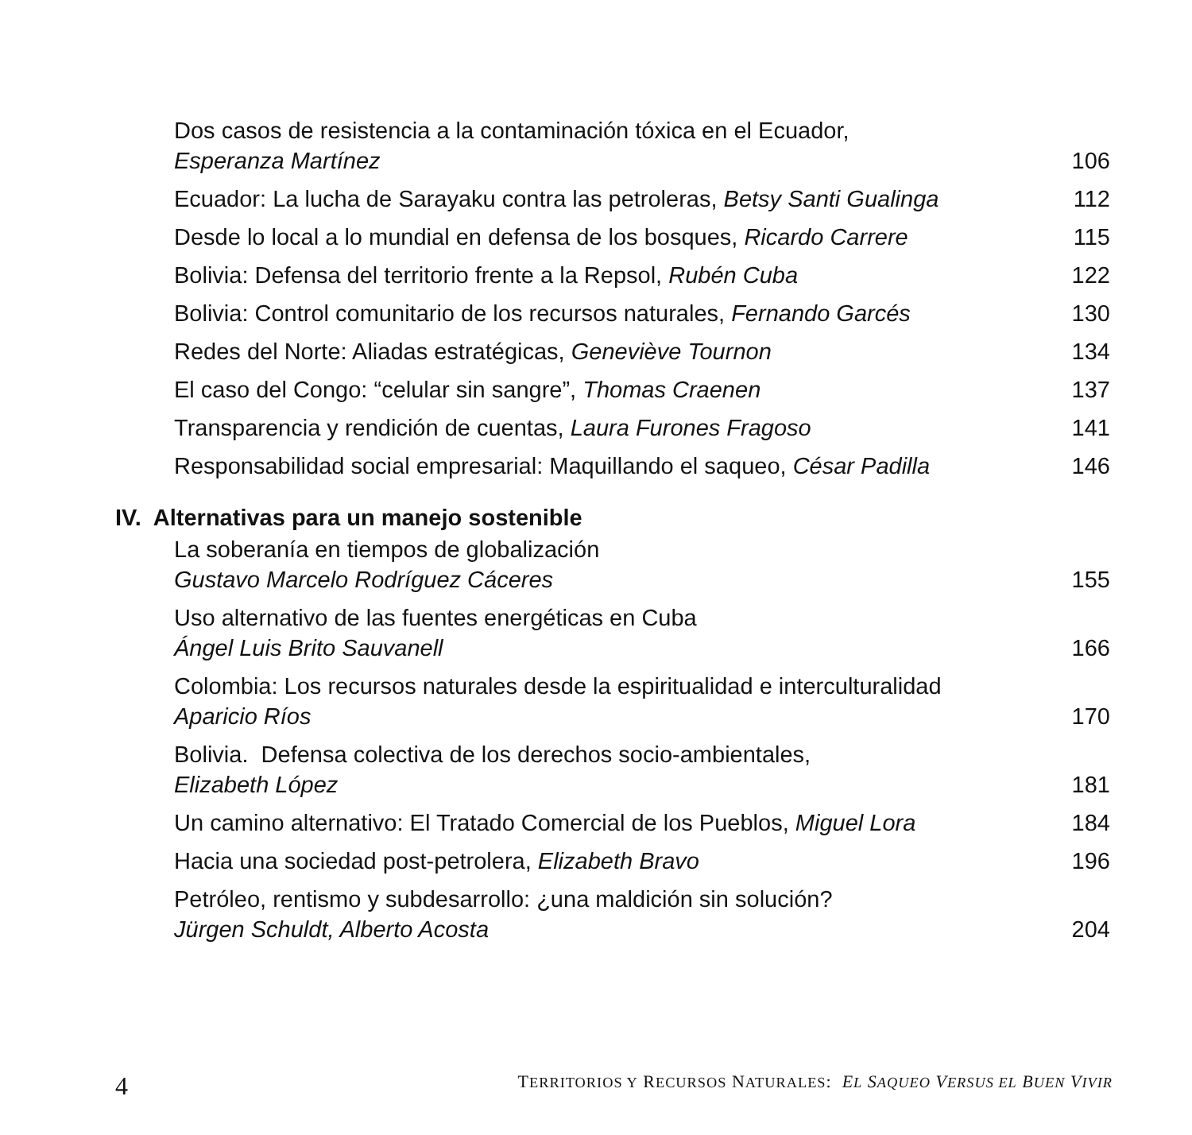Dos casos de resistencia a la contaminación tóxica en el Ecuador,
Esperanza Martínez
106
Ecuador: La lucha de Sarayaku contra las petroleras, Betsy Santi Gualinga
112
Desde lo local a lo mundial en defensa de los bosques, Ricardo Carrere
115
Bolivia: Defensa del territorio frente a la Repsol, Rubén Cuba
122
Bolivia: Control comunitario de los recursos naturales, Fernando Garcés
130
Redes del Norte: Aliadas estratégicas, Geneviève Tournon
134
El caso del Congo: “celular sin sangre”, Thomas Craenen
137
Transparencia y rendición de cuentas, Laura Furones Fragoso
141
Responsabilidad social empresarial: Maquillando el saqueo, César Padilla
146
IV. Alternativas para un manejo sostenible
La soberanía en tiempos de globalización
Gustavo Marcelo Rodríguez Cáceres
155
Uso alternativo de las fuentes energéticas en Cuba
Ángel Luis Brito Sauvanell
166
Colombia: Los recursos naturales desde la espiritualidad e interculturalidad
Aparicio Ríos
170
Bolivia. Defensa colectiva de los derechos socio-ambientales,
Elizabeth López
181
Un camino alternativo: El Tratado Comercial de los Pueblos, Miguel Lora
184
Hacia una sociedad post-petrolera, Elizabeth Bravo
196
Petróleo, rentismo y subdesarrollo: ¿una maldición sin solución?
Jürgen Schuldt, Alberto Acosta
204
4 TERRITORIOS Y RECURSOS NATURALES: EL SAQUEO VERSUS EL BUEN VIVIR